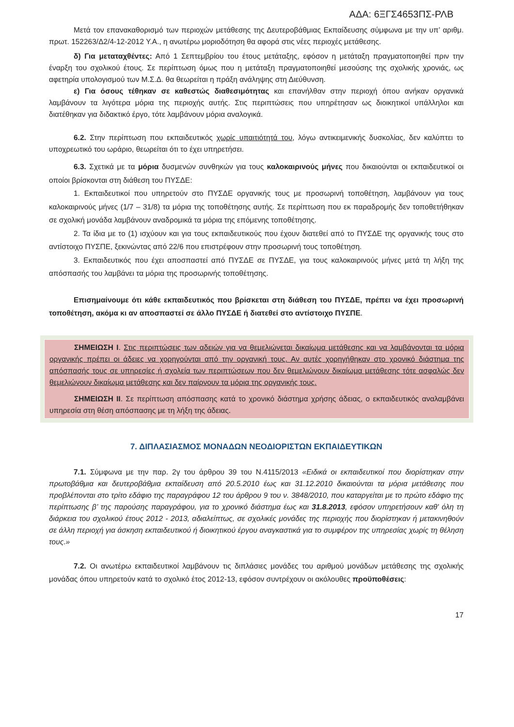ΑΔΑ: 6ΞΓΣ4653ΠΣ-ΡΛΒ
Μετά τον επανακαθορισμό των περιοχών μετάθεσης της Δευτεροβάθμιας Εκπαίδευσης σύμφωνα με την υπ’ αριθμ. πρωτ. 152263/Δ2/4-12-2012 Υ.Α., η ανωτέρω μοριοδότηση θα αφορά στις νέες περιοχές μετάθεσης.
δ) Για μεταταχθέντες: Από 1 Σεπτεμβρίου του έτους μετάταξης, εφόσον η μετάταξη πραγματοποιηθεί πριν την έναρξη του σχολικού έτους. Σε περίπτωση όμως που η μετάταξη πραγματοποιηθεί μεσούσης της σχολικής χρονιάς, ως αφετηρία υπολογισμού των Μ.Σ.Δ. θα θεωρείται η πράξη ανάληψης στη Διεύθυνση.
ε) Για όσους τέθηκαν σε καθεστώς διαθεσιμότητας και επανήλθαν στην περιοχή όπου ανήκαν οργανικά λαμβάνουν τα λιγότερα μόρια της περιοχής αυτής. Στις περιπτώσεις που υπηρέτησαν ως διοικητικοί υπάλληλοι και διατέθηκαν για διδακτικό έργο, τότε λαμβάνουν μόρια αναλογικά.
6.2. Στην περίπτωση που εκπαιδευτικός χωρίς υπαιτιότητά του, λόγω αντικειμενικής δυσκολίας, δεν καλύπτει το υποχρεωτικό του ωράριο, θεωρείται ότι το έχει υπηρετήσει.
6.3. Σχετικά με τα μόρια δυσμενών συνθηκών για τους καλοκαιρινούς μήνες που δικαιούνται οι εκπαιδευτικοί οι οποίοι βρίσκονται στη διάθεση του ΠΥΣΔΕ:
1. Εκπαιδευτικοί που υπηρετούν στο ΠΥΣΔΕ οργανικής τους με προσωρινή τοποθέτηση, λαμβάνουν για τους καλοκαιρινούς μήνες (1/7 – 31/8) τα μόρια της τοποθέτησης αυτής. Σε περίπτωση που εκ παραδρομής δεν τοποθετήθηκαν σε σχολική μονάδα λαμβάνουν αναδρομικά τα μόρια της επόμενης τοποθέτησης.
2. Τα ίδια με το (1) ισχύουν και για τους εκπαιδευτικούς που έχουν διατεθεί από το ΠΥΣΔΕ της οργανικής τους στο αντίστοιχο ΠΥΣΠΕ, ξεκινώντας από 22/6 που επιστρέφουν στην προσωρινή τους τοποθέτηση.
3. Εκπαιδευτικός που έχει αποσπαστεί από ΠΥΣΔΕ σε ΠΥΣΔΕ, για τους καλοκαιρινούς μήνες μετά τη λήξη της απόσπασής του λαμβάνει τα μόρια της προσωρινής τοποθέτησης.
Επισημαίνουμε ότι κάθε εκπαιδευτικός που βρίσκεται στη διάθεση του ΠΥΣΔΕ, πρέπει να έχει προσωρινή τοποθέτηση, ακόμα κι αν αποσπαστεί σε άλλο ΠΥΣΔΕ ή διατεθεί στο αντίστοιχο ΠΥΣΠΕ.
ΣΗΜΕΙΩΣΗ Ι. Στις περιπτώσεις των αδειών για να θεμελιώνεται δικαίωμα μετάθεσης και να λαμβάνονται τα μόρια οργανικής πρέπει οι άδειες να χορηγούνται από την οργανική τους. Αν αυτές χορηγήθηκαν στο χρονικό διάστημα της απόσπασής τους σε υπηρεσίες ή σχολεία των περιπτώσεων που δεν θεμελιώνουν δικαίωμα μετάθεσης τότε ασφαλώς δεν θεμελιώνουν δικαίωμα μετάθεσης και δεν παίρνουν τα μόρια της οργανικής τους.
ΣΗΜΕΙΩΣΗ ΙΙ. Σε περίπτωση απόσπασης κατά το χρονικό διάστημα χρήσης άδειας, ο εκπαιδευτικός αναλαμβάνει υπηρεσία στη θέση απόσπασης με τη λήξη της άδειας.
7. ΔΙΠΛΑΣΙΑΣΜΟΣ ΜΟΝΑΔΩΝ ΝΕΟΔΙΟΡΙΣΤΩΝ ΕΚΠΑΙΔΕΥΤΙΚΩΝ
7.1. Σύμφωνα με την παρ. 2γ του άρθρου 39 του Ν.4115/2013 «Ειδικά οι εκπαιδευτικοί που διορίστηκαν στην πρωτοβάθμια και δευτεροβάθμια εκπαίδευση από 20.5.2010 έως και 31.12.2010 δικαιούνται τα μόρια μετάθεσης που προβλέπονται στο τρίτο εδάφιο της παραγράφου 12 του άρθρου 9 του ν. 3848/2010, που καταργείται με το πρώτο εδάφιο της περίπτωσης β’ της παρούσης παραγράφου, για το χρονικό διάστημα έως και 31.8.2013, εφόσον υπηρετήσουν καθ' όλη τη διάρκεια του σχολικού έτους 2012 - 2013, αδιαλείπτως, σε σχολικές μονάδες της περιοχής που διορίστηκαν ή μετακινηθούν σε άλλη περιοχή για άσκηση εκπαιδευτικού ή διοικητικού έργου αναγκαστικά για το συμφέρον της υπηρεσίας χωρίς τη θέληση τους.»
7.2. Οι ανωτέρω εκπαιδευτικοί λαμβάνουν τις διπλάσιες μονάδες του αριθμού μονάδων μετάθεσης της σχολικής μονάδας όπου υπηρετούν κατά το σχολικό έτος 2012-13, εφόσον συντρέχουν οι ακόλουθες προϋποθέσεις:
17